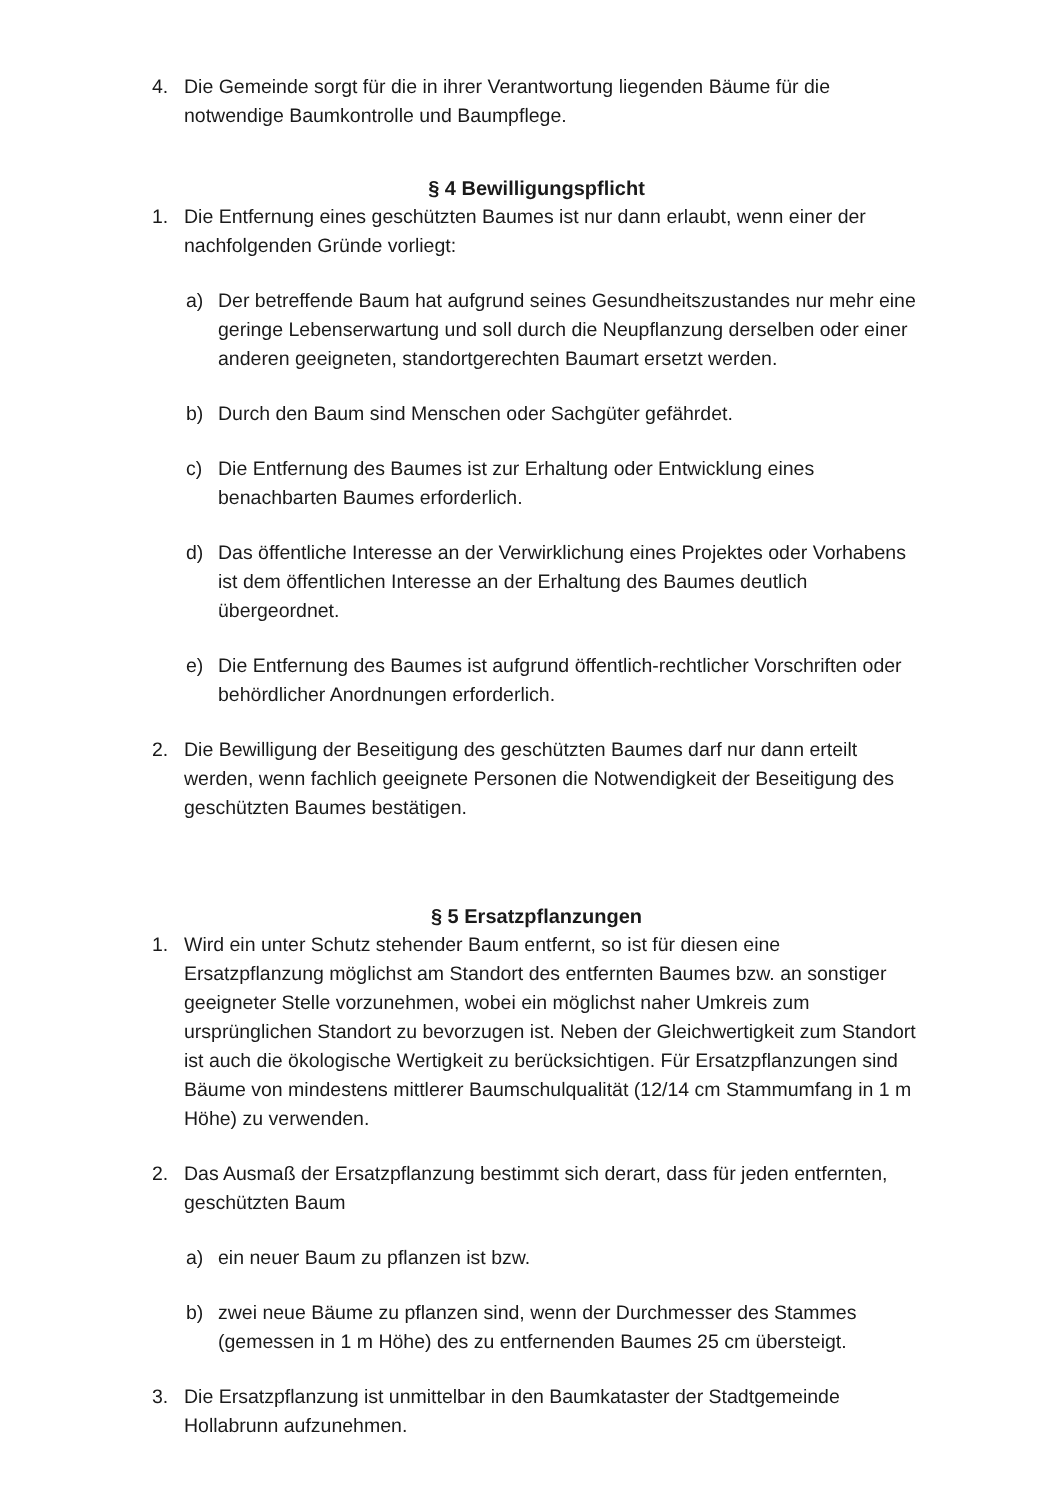4. Die Gemeinde sorgt für die in ihrer Verantwortung liegenden Bäume für die notwendige Baumkontrolle und Baumpflege.
§ 4 Bewilligungspflicht
1. Die Entfernung eines geschützten Baumes ist nur dann erlaubt, wenn einer der nachfolgenden Gründe vorliegt:
a) Der betreffende Baum hat aufgrund seines Gesundheitszustandes nur mehr eine geringe Lebenserwartung und soll durch die Neupflanzung derselben oder einer anderen geeigneten, standortgerechten Baumart ersetzt werden.
b) Durch den Baum sind Menschen oder Sachgüter gefährdet.
c) Die Entfernung des Baumes ist zur Erhaltung oder Entwicklung eines benachbarten Baumes erforderlich.
d) Das öffentliche Interesse an der Verwirklichung eines Projektes oder Vorhabens ist dem öffentlichen Interesse an der Erhaltung des Baumes deutlich übergeordnet.
e) Die Entfernung des Baumes ist aufgrund öffentlich-rechtlicher Vorschriften oder behördlicher Anordnungen erforderlich.
2. Die Bewilligung der Beseitigung des geschützten Baumes darf nur dann erteilt werden, wenn fachlich geeignete Personen die Notwendigkeit der Beseitigung des geschützten Baumes bestätigen.
§ 5 Ersatzpflanzungen
1. Wird ein unter Schutz stehender Baum entfernt, so ist für diesen eine Ersatzpflanzung möglichst am Standort des entfernten Baumes bzw. an sonstiger geeigneter Stelle vorzunehmen, wobei ein möglichst naher Umkreis zum ursprünglichen Standort zu bevorzugen ist. Neben der Gleichwertigkeit zum Standort ist auch die ökologische Wertigkeit zu berücksichtigen. Für Ersatzpflanzungen sind Bäume von mindestens mittlerer Baumschulqualität (12/14 cm Stammumfang in 1 m Höhe) zu verwenden.
2. Das Ausmaß der Ersatzpflanzung bestimmt sich derart, dass für jeden entfernten, geschützten Baum
a) ein neuer Baum zu pflanzen ist bzw.
b) zwei neue Bäume zu pflanzen sind, wenn der Durchmesser des Stammes (gemessen in 1 m Höhe) des zu entfernenden Baumes 25 cm übersteigt.
3. Die Ersatzpflanzung ist unmittelbar in den Baumkataster der Stadtgemeinde Hollabrunn aufzunehmen.